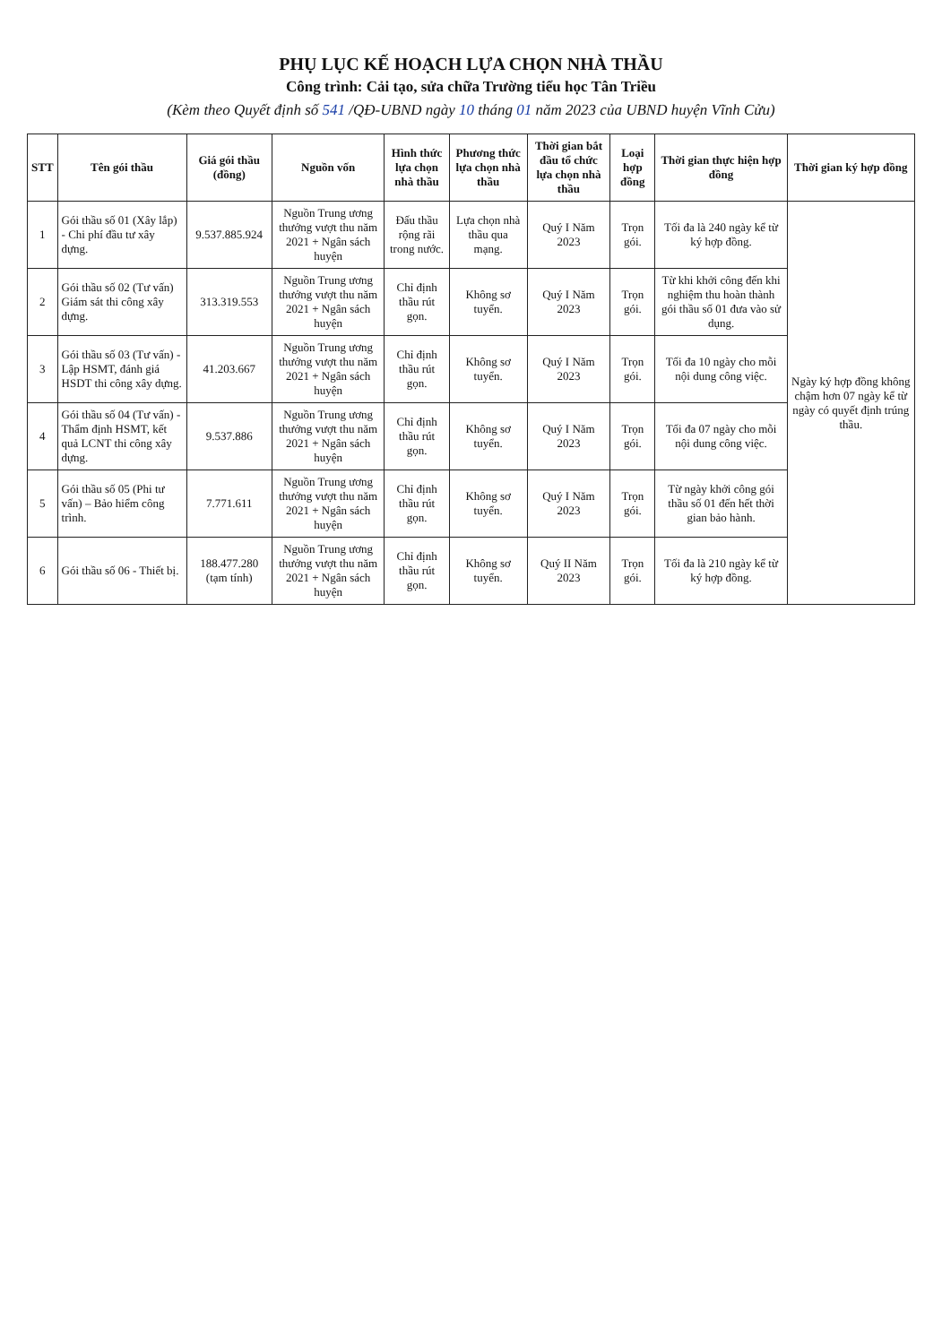PHỤ LỤC KẾ HOẠCH LỰA CHỌN NHÀ THẦU
Công trình: Cải tạo, sửa chữa Trường tiểu học Tân Triều
(Kèm theo Quyết định số 541 /QĐ-UBND ngày 10 tháng 01 năm 2023 của UBND huyện Vĩnh Cửu)
| STT | Tên gói thầu | Giá gói thầu (đồng) | Nguồn vốn | Hình thức lựa chọn nhà thầu | Phương thức lựa chọn nhà thầu | Thời gian bắt đầu tổ chức lựa chọn nhà thầu | Loại hợp đồng | Thời gian thực hiện hợp đồng | Thời gian ký hợp đồng |
| --- | --- | --- | --- | --- | --- | --- | --- | --- | --- |
| 1 | Gói thầu số 01 (Xây lắp) - Chi phí đầu tư xây dựng. | 9.537.885.924 | Nguồn Trung ương thưởng vượt thu năm 2021 + Ngân sách huyện | Đấu thầu rộng rãi trong nước. | Lựa chọn nhà thầu qua mạng. | Quý I Năm 2023 | Trọn gói. | Tối đa là 240 ngày kể từ ký hợp đồng. | Ngày ký hợp đồng không chậm hơn 07 ngày kể từ ngày có quyết định trúng thầu. |
| 2 | Gói thầu số 02 (Tư vấn) Giám sát thi công xây dựng. | 313.319.553 | Nguồn Trung ương thưởng vượt thu năm 2021 + Ngân sách huyện | Chỉ định thầu rút gọn. | Không sơ tuyển. | Quý I Năm 2023 | Trọn gói. | Từ khi khởi công đến khi nghiệm thu hoàn thành gói thầu số 01 đưa vào sử dụng. | |
| 3 | Gói thầu số 03 (Tư vấn) - Lập HSMT, đánh giá HSDT thi công xây dựng. | 41.203.667 | Nguồn Trung ương thưởng vượt thu năm 2021 + Ngân sách huyện | Chỉ định thầu rút gọn. | Không sơ tuyển. | Quý I Năm 2023 | Trọn gói. | Tối đa 10 ngày cho mỗi nội dung công việc. | |
| 4 | Gói thầu số 04 (Tư vấn) - Thẩm định HSMT, kết quả LCNT thi công xây dựng. | 9.537.886 | Nguồn Trung ương thưởng vượt thu năm 2021 + Ngân sách huyện | Chỉ định thầu rút gọn. | Không sơ tuyển. | Quý I Năm 2023 | Trọn gói. | Tối đa 07 ngày cho mỗi nội dung công việc. | |
| 5 | Gói thầu số 05 (Phi tư vấn) – Bảo hiểm công trình. | 7.771.611 | Nguồn Trung ương thưởng vượt thu năm 2021 + Ngân sách huyện | Chỉ định thầu rút gọn. | Không sơ tuyển. | Quý I Năm 2023 | Trọn gói. | Từ ngày khởi công gói thầu số 01 đến hết thời gian bảo hành. | |
| 6 | Gói thầu số 06 - Thiết bị. | 188.477.280 (tạm tính) | Nguồn Trung ương thưởng vượt thu năm 2021 + Ngân sách huyện | Chỉ định thầu rút gọn. | Không sơ tuyển. | Quý II Năm 2023 | Trọn gói. | Tối đa là 210 ngày kể từ ký hợp đồng. | |